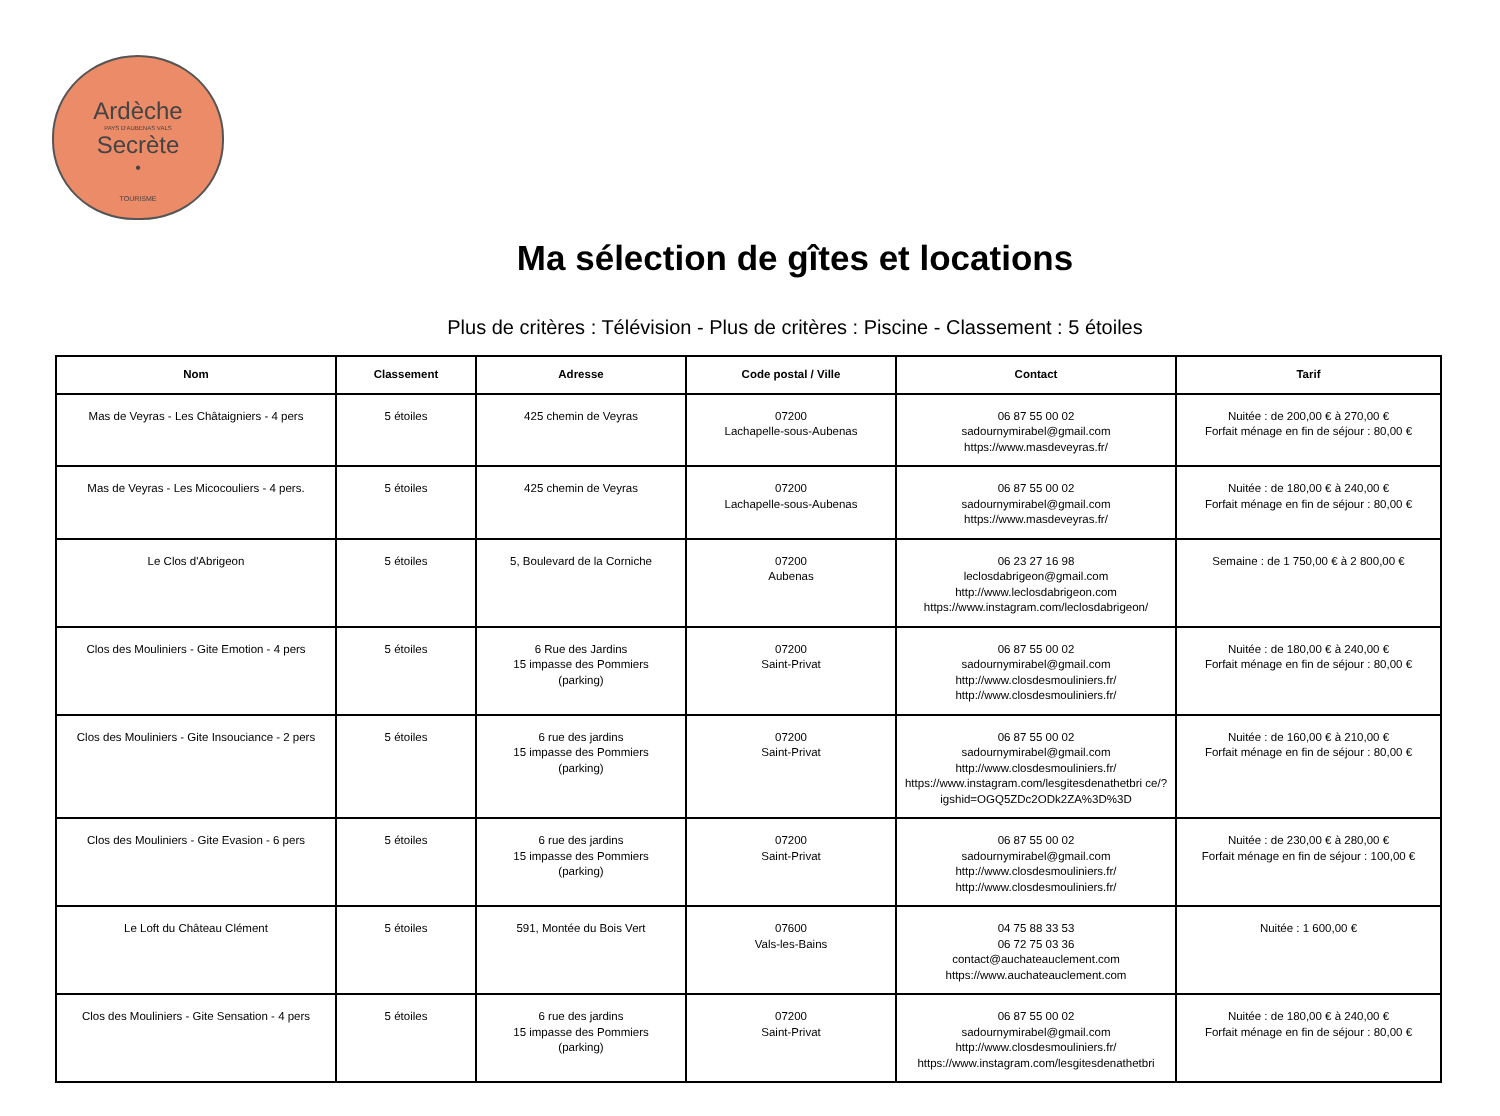Ardèche
PAYS D'AUBENAS VALS
Secrète
•
TOURISME
Ma sélection de gîtes et locations
Plus de critères : Télévision - Plus de critères : Piscine - Classement : 5 étoiles
| Nom | Classement | Adresse | Code postal / Ville | Contact | Tarif |
| --- | --- | --- | --- | --- | --- |
| Mas de Veyras - Les Châtaigniers - 4 pers | 5 étoiles | 425 chemin de Veyras | 07200 Lachapelle-sous-Aubenas | 06 87 55 00 02 sadournymirabel@gmail.com https://www.masdeveyras.fr/ | Nuitée : de 200,00 € à 270,00 € Forfait ménage en fin de séjour : 80,00 € |
| Mas de Veyras - Les Micocouliers - 4 pers. | 5 étoiles | 425 chemin de Veyras | 07200 Lachapelle-sous-Aubenas | 06 87 55 00 02 sadournymirabel@gmail.com https://www.masdeveyras.fr/ | Nuitée : de 180,00 € à 240,00 € Forfait ménage en fin de séjour : 80,00 € |
| Le Clos d'Abrigeon | 5 étoiles | 5, Boulevard de la Corniche | 07200 Aubenas | 06 23 27 16 98 leclosdabrigeon@gmail.com http://www.leclosdabrigeon.com https://www.instagram.com/leclosdabrigeon/ | Semaine : de 1 750,00 € à 2 800,00 € |
| Clos des Mouliniers - Gite Emotion - 4 pers | 5 étoiles | 6 Rue des Jardins 15 impasse des Pommiers (parking) | 07200 Saint-Privat | 06 87 55 00 02 sadournymirabel@gmail.com http://www.closdesmouliniers.fr/ http://www.closdesmouliniers.fr/ | Nuitée : de 180,00 € à 240,00 € Forfait ménage en fin de séjour : 80,00 € |
| Clos des Mouliniers - Gite Insouciance - 2 pers | 5 étoiles | 6 rue des jardins 15 impasse des Pommiers (parking) | 07200 Saint-Privat | 06 87 55 00 02 sadournymirabel@gmail.com http://www.closdesmouliniers.fr/ https://www.instagram.com/lesgitesdenathetbri ce/?igshid=OGQ5ZDc2ODk2ZA%3D%3D | Nuitée : de 160,00 € à 210,00 € Forfait ménage en fin de séjour : 80,00 € |
| Clos des Mouliniers - Gite Evasion - 6 pers | 5 étoiles | 6 rue des jardins 15 impasse des Pommiers (parking) | 07200 Saint-Privat | 06 87 55 00 02 sadournymirabel@gmail.com http://www.closdesmouliniers.fr/ http://www.closdesmouliniers.fr/ | Nuitée : de 230,00 € à 280,00 € Forfait ménage en fin de séjour : 100,00 € |
| Le Loft du Château Clément | 5 étoiles | 591, Montée du Bois Vert | 07600 Vals-les-Bains | 04 75 88 33 53 06 72 75 03 36 contact@auchateauclement.com https://www.auchateauclement.com | Nuitée : 1 600,00 € |
| Clos des Mouliniers - Gite Sensation - 4 pers | 5 étoiles | 6 rue des jardins 15 impasse des Pommiers (parking) | 07200 Saint-Privat | 06 87 55 00 02 sadournymirabel@gmail.com http://www.closdesmouliniers.fr/ https://www.instagram.com/lesgitesdenathetbri | Nuitée : de 180,00 € à 240,00 € Forfait ménage en fin de séjour : 80,00 € |